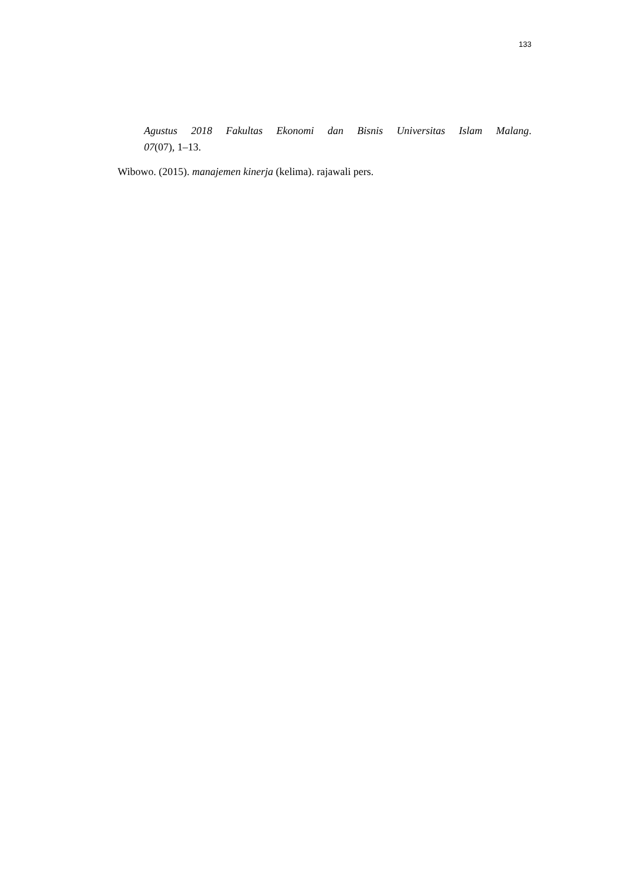133
Agustus 2018 Fakultas Ekonomi dan Bisnis Universitas Islam Malang.
07(07), 1–13.
Wibowo. (2015). manajemen kinerja (kelima). rajawali pers.